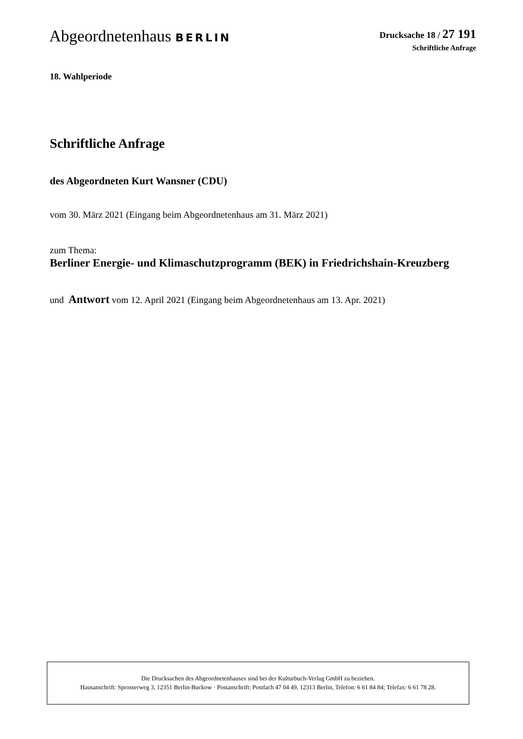Abgeordnetenhaus BERLIN
Drucksache 18 / 27 191
Schriftliche Anfrage
18. Wahlperiode
Schriftliche Anfrage
des Abgeordneten Kurt Wansner (CDU)
vom 30. März 2021 (Eingang beim Abgeordnetenhaus am 31. März 2021)
zum Thema:
Berliner Energie- und Klimaschutzprogramm (BEK) in Friedrichshain-Kreuzberg
und Antwort vom 12. April 2021 (Eingang beim Abgeordnetenhaus am 13. Apr. 2021)
Die Drucksachen des Abgeordnetenhauses sind bei der Kulturbuch-Verlag GmbH zu beziehen.
Hausanschrift: Sprosserweg 3, 12351 Berlin-Buckow · Postanschrift: Postfach 47 04 49, 12313 Berlin, Telefon: 6 61 84 84; Telefax: 6 61 78 28.